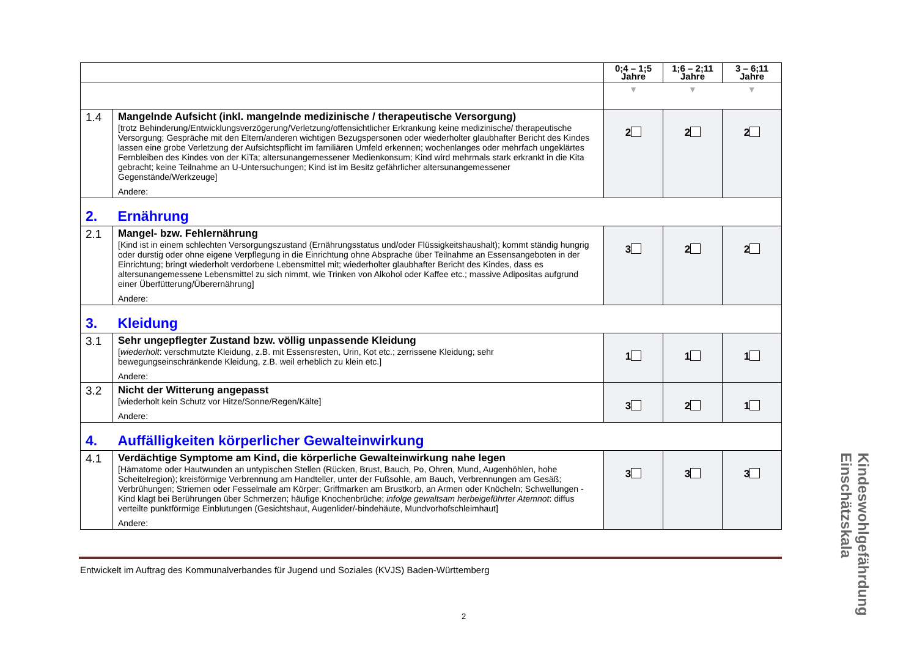| | | 0;4 – 1;5 Jahre | 1;6 – 2;11 Jahre | 3 – 6;11 Jahre |
| --- | --- | --- | --- | --- |
| | | ▼ | ▼ | ▼ |
| 1.4 | Mangelnde Aufsicht (inkl. mangelnde medizinische / therapeutische Versorgung) [trotz Behinderung/Entwicklungsverzögerung/Verletzung/offensichtlicher Erkrankung keine medizinische/ therapeutische Versorgung; Gespräche mit den Eltern/anderen wichtigen Bezugspersonen oder wiederholter glaubhafter Bericht des Kindes lassen eine grobe Verletzung der Aufsichtspflicht im familiären Umfeld erkennen; wochenlanges oder mehrfach ungeklärtes Fernbleiben des Kindes von der KiTa; altersunangemessener Medienkonsum; Kind wird mehrmals stark erkrankt in die Kita gebracht; keine Teilnahme an U-Untersuchungen; Kind ist im Besitz gefährlicher altersunangemessener Gegenstände/Werkzeuge] Andere: | 2 | 2 | 2 |
| 2. | Ernährung | | | |
| 2.1 | Mangel- bzw. Fehlernährung [Kind ist in einem schlechten Versorgungszustand (Ernährungsstatus und/oder Flüssigkeitshaushalt); kommt ständig hungrig oder durstig oder ohne eigene Verpflegung in die Einrichtung ohne Absprache über Teilnahme an Essensangeboten in der Einrichtung; bringt wiederholt verdorbene Lebensmittel mit; wiederholter glaubhafter Bericht des Kindes, dass es altersunangemessene Lebensmittel zu sich nimmt, wie Trinken von Alkohol oder Kaffee etc.; massive Adipositas aufgrund einer Überfütterung/Überernährung] Andere: | 3 | 2 | 2 |
| 3. | Kleidung | | | |
| 3.1 | Sehr ungepflegter Zustand bzw. völlig unpassende Kleidung [ wiederholt : verschmutzte Kleidung, z.B. mit Essensresten, Urin, Kot etc.; zerrissene Kleidung; sehr bewegungseinschränkende Kleidung, z.B. weil erheblich zu klein etc.] Andere: | 1 | 1 | 1 |
| 3.2 | Nicht der Witterung angepasst [wiederholt kein Schutz vor Hitze/Sonne/Regen/Kälte] Andere: | 3 | 2 | 1 |
| 4. | Auffälligkeiten körperlicher Gewalteinwirkung | | | |
| 4.1 | Verdächtige Symptome am Kind, die körperliche Gewalteinwirkung nahe legen [Hämatome oder Hautwunden an untypischen Stellen (Rücken, Brust, Bauch, Po, Ohren, Mund, Augenhöhlen, hohe Scheitelregion); kreisförmige Verbrennung am Handteller, unter der Fußsohle, am Bauch, Verbrennungen am Gesäß; Verbrühungen; Striemen oder Fesselmale am Körper; Griffmarken am Brustkorb, an Armen oder Knöcheln; Schwellungen - Kind klagt bei Berührungen über Schmerzen; häufige Knochenbrüche; infolge gewaltsam herbeigeführter Atemnot : diffus verteilte punktförmige Einblutungen (Gesichtshaut, Augenlider/-bindehäute, Mundvorhofschleimhaut] Andere: | 3 | 3 | 3 |
Entwickelt im Auftrag des Kommunalverbandes für Jugend und Soziales (KVJS) Baden-Württemberg
2
Kindeswohlgefährdung Einschätzskala